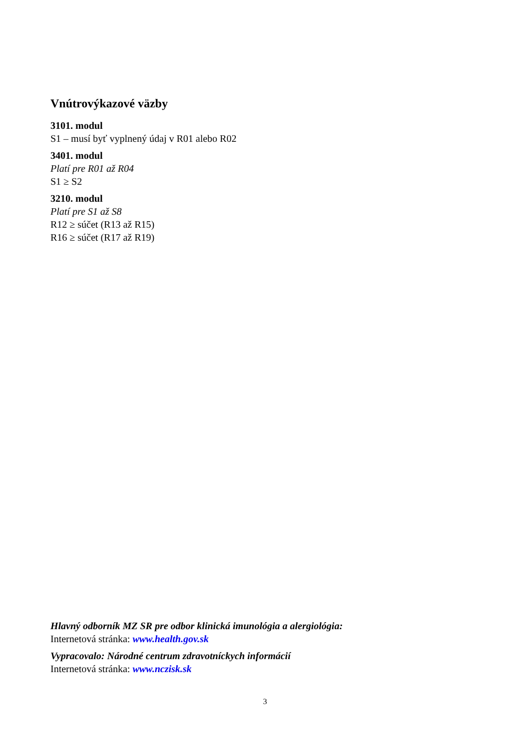Vnútrovýkazové väzby
3101. modul
S1 – musí byť vyplnený údaj v R01 alebo R02
3401. modul
Platí pre R01 až R04
S1 ≥ S2
3210. modul
Platí pre S1 až S8
R12 ≥ súčet (R13 až R15)
R16 ≥ súčet (R17 až R19)
Hlavný odborník MZ SR pre odbor klinická imunológia a alergiológia:
Internetová stránka: www.health.gov.sk
Vypracovalo: Národné centrum zdravotníckych informácií
Internetová stránka: www.nczisk.sk
3